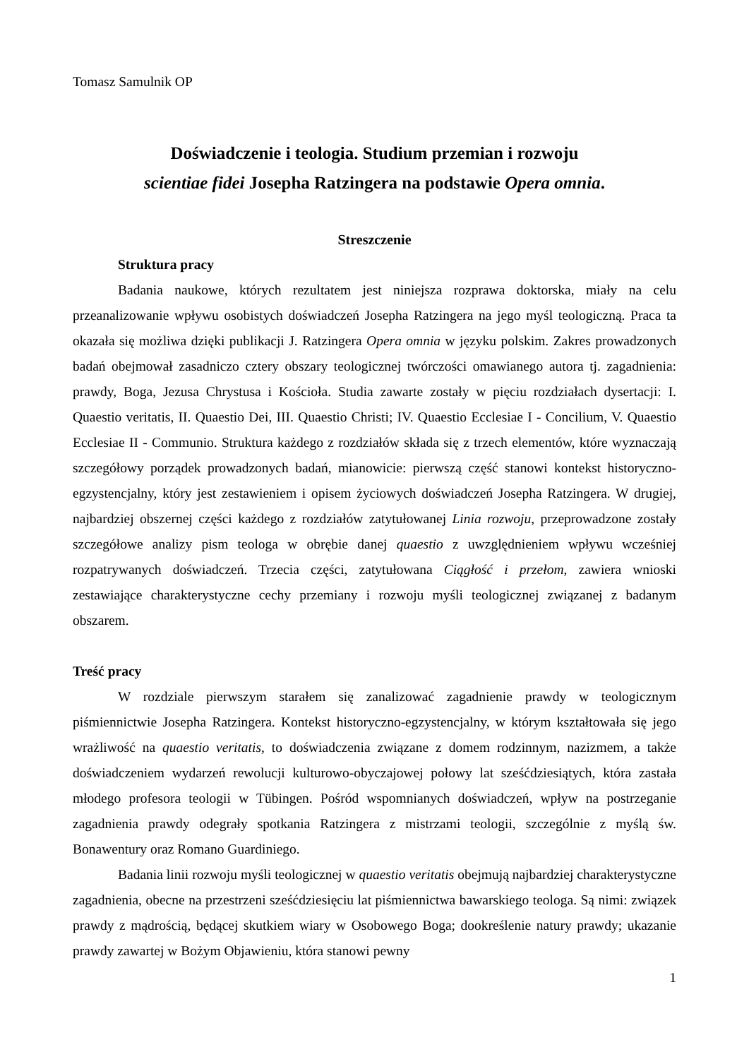Tomasz Samulnik OP
Doświadczenie i teologia. Studium przemian i rozwoju
scientiae fidei Josepha Ratzingera na podstawie Opera omnia.
Streszczenie
Struktura pracy
Badania naukowe, których rezultatem jest niniejsza rozprawa doktorska, miały na celu przeanalizowanie wpływu osobistych doświadczeń Josepha Ratzingera na jego myśl teologiczną. Praca ta okazała się możliwa dzięki publikacji J. Ratzingera Opera omnia w języku polskim. Zakres prowadzonych badań obejmował zasadniczo cztery obszary teologicznej twórczości omawianego autora tj. zagadnienia: prawdy, Boga, Jezusa Chrystusa i Kościoła. Studia zawarte zostały w pięciu rozdziałach dysertacji: I. Quaestio veritatis, II. Quaestio Dei, III. Quaestio Christi; IV. Quaestio Ecclesiae I - Concilium, V. Quaestio Ecclesiae II - Communio. Struktura każdego z rozdziałów składa się z trzech elementów, które wyznaczają szczegółowy porządek prowadzonych badań, mianowicie: pierwszą część stanowi kontekst historyczno-egzystencjalny, który jest zestawieniem i opisem życiowych doświadczeń Josepha Ratzingera. W drugiej, najbardziej obszernej części każdego z rozdziałów zatytułowanej Linia rozwoju, przeprowadzone zostały szczegółowe analizy pism teologa w obrębie danej quaestio z uwzględnieniem wpływu wcześniej rozpatrywanych doświadczeń. Trzecia części, zatytułowana Ciągłość i przełom, zawiera wnioski zestawiające charakterystyczne cechy przemiany i rozwoju myśli teologicznej związanej z badanym obszarem.
Treść pracy
W rozdziale pierwszym starałem się zanalizować zagadnienie prawdy w teologicznym piśmiennictwie Josepha Ratzingera. Kontekst historyczno-egzystencjalny, w którym kształtowała się jego wrażliwość na quaestio veritatis, to doświadczenia związane z domem rodzinnym, nazizmem, a także doświadczeniem wydarzeń rewolucji kulturowo-obyczajowej połowy lat sześćdziesiątych, która zastała młodego profesora teologii w Tübingen. Pośród wspomnianych doświadczeń, wpływ na postrzeganie zagadnienia prawdy odegrały spotkania Ratzingera z mistrzami teologii, szczególnie z myślą św. Bonawentury oraz Romano Guardiniego.
Badania linii rozwoju myśli teologicznej w quaestio veritatis obejmują najbardziej charakterystyczne zagadnienia, obecne na przestrzeni sześćdziesięciu lat piśmiennictwa bawarskiego teologa. Są nimi: związek prawdy z mądrością, będącej skutkiem wiary w Osobowego Boga; dookreślenie natury prawdy; ukazanie prawdy zawartej w Bożym Objawieniu, która stanowi pewny
1